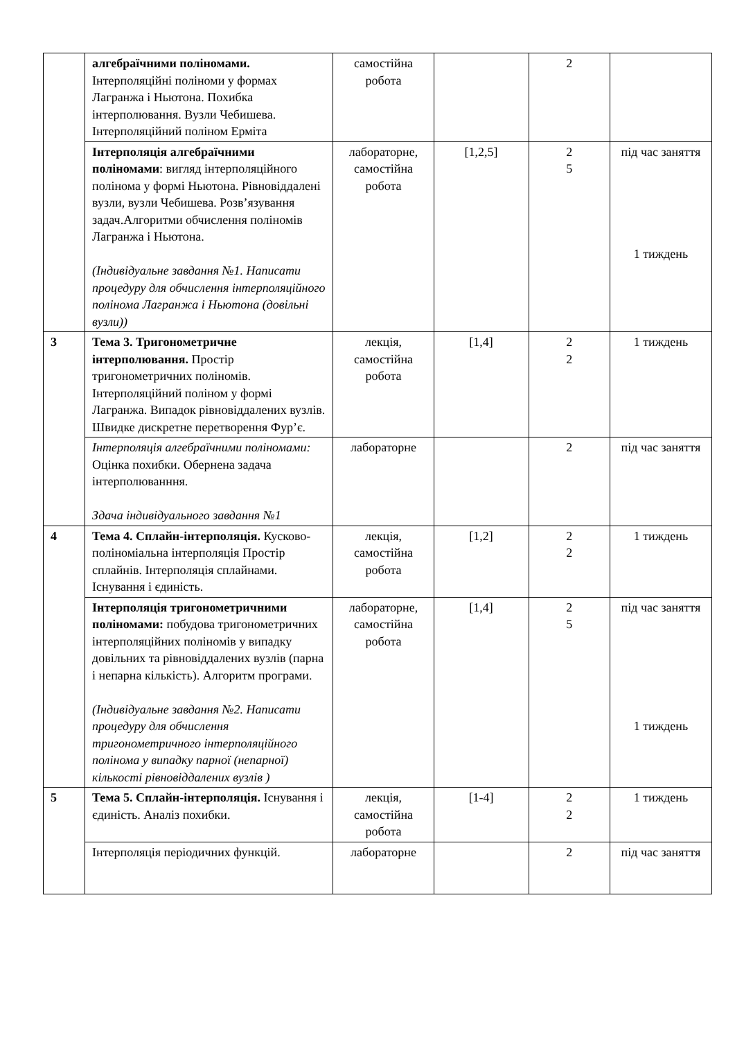| | алгебраїчними поліномами. Інтерполяційні поліноми у формах Лагранжа і Ньютона. Похибка інтерполювання. Вузли Чебишева. Інтерполяційний поліном Ерміта | самостійна робота | | 2 | |
| | Інтерполяція алгебраїчними поліномами : вигляд інтерполяційного полінома у формі Ньютона. Рівновіддалені вузли, вузли Чебишева. Розв’язування задач.Алгоритми обчислення поліномів Лагранжа і Ньютона. (Індивідуальне завдання №1. Написати процедуру для обчислення інтерполяційного полінома Лагранжа і Ньютона (довільні вузли)) | лабораторне, самостійна робота | [1,2,5] | 2 5 | під час заняття 1 тиждень |
| 3 | Тема 3. Тригонометричне інтерполювання. Простір тригонометричних поліномів. Інтерполяційний поліном у формі Лагранжа. Випадок рівновіддалених вузлів. Швидке дискретне перетворення Фур’є. | лекція, самостійна робота | [1,4] | 2 2 | 1 тиждень |
| | Інтерполяція алгебраїчними поліномами: Оцінка похибки. Обернена задача інтерполюванння. Здача індивідуального завдання №1 | лабораторне | | 2 | під час заняття |
| 4 | Тема 4. Сплайн-інтерполяція. Кусково-поліноміальна інтерполяція Простір сплайнів. Інтерполяція сплайнами. Існування і єдиність. | лекція, самостійна робота | [1,2] | 2 2 | 1 тиждень |
| | Інтерполяція тригонометричними поліномами: побудова тригонометричних інтерполяційних поліномів у випадку довільних та рівновіддалених вузлів (парна і непарна кількість). Алгоритм програми. (Індивідуальне завдання №2. Написати процедуру для обчислення тригонометричного інтерполяційного полінома у випадку парної (непарної) кількості рівновіддалених вузлів ) | лабораторне, самостійна робота | [1,4] | 2 5 | під час заняття 1 тиждень |
| 5 | Тема 5. Сплайн-інтерполяція. Існування і єдиність. Аналіз похибки. | лекція, самостійна робота | [1-4] | 2 2 | 1 тиждень |
| | Інтерполяція періодичних функцій. | лабораторне | | 2 | під час заняття |